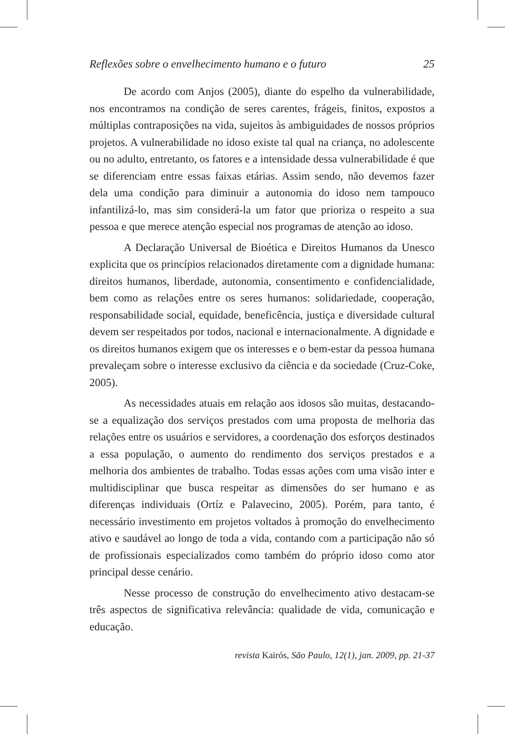Reflexões sobre o envelhecimento humano e o futuro 25
De acordo com Anjos (2005), diante do espelho da vulnerabilidade, nos encontramos na condição de seres carentes, frágeis, finitos, expostos a múltiplas contraposições na vida, sujeitos às ambiguidades de nossos próprios projetos. A vulnerabilidade no idoso existe tal qual na criança, no adolescente ou no adulto, entretanto, os fatores e a intensidade dessa vulnerabilidade é que se diferenciam entre essas faixas etárias. Assim sendo, não devemos fazer dela uma condição para diminuir a autonomia do idoso nem tampouco infantilizá-lo, mas sim considerá-la um fator que prioriza o respeito a sua pessoa e que merece atenção especial nos programas de atenção ao idoso.
A Declaração Universal de Bioética e Direitos Humanos da Unesco explicita que os princípios relacionados diretamente com a dignidade humana: direitos humanos, liberdade, autonomia, consentimento e confidencialidade, bem como as relações entre os seres humanos: solidariedade, cooperação, responsabilidade social, equidade, beneficência, justiça e diversidade cultural devem ser respeitados por todos, nacional e internacionalmente. A dignidade e os direitos humanos exigem que os interesses e o bem-estar da pessoa humana prevaleçam sobre o interesse exclusivo da ciência e da sociedade (Cruz-Coke, 2005).
As necessidades atuais em relação aos idosos são muitas, destacando-se a equalização dos serviços prestados com uma proposta de melhoria das relações entre os usuários e servidores, a coordenação dos esforços destinados a essa população, o aumento do rendimento dos serviços prestados e a melhoria dos ambientes de trabalho. Todas essas ações com uma visão inter e multidisciplinar que busca respeitar as dimensões do ser humano e as diferenças individuais (Ortíz e Palavecino, 2005). Porém, para tanto, é necessário investimento em projetos voltados à promoção do envelhecimento ativo e saudável ao longo de toda a vida, contando com a participação não só de profissionais especializados como também do próprio idoso como ator principal desse cenário.
Nesse processo de construção do envelhecimento ativo destacam-se três aspectos de significativa relevância: qualidade de vida, comunicação e educação.
revista Kairós, São Paulo, 12(1), jan. 2009, pp. 21-37